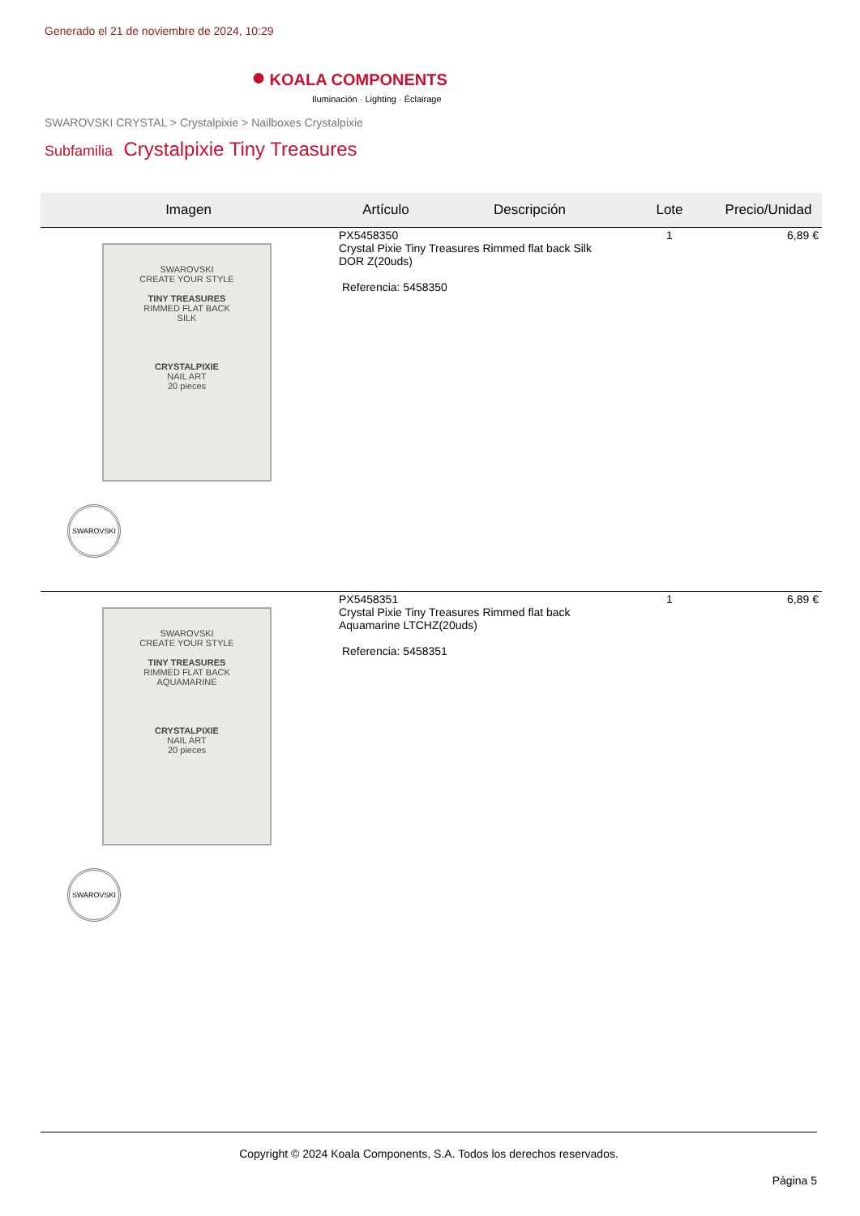Generado el 21 de noviembre de 2024, 10:29
● KOALA COMPONENTS
Iluminación · Lighting · Éclairage
SWAROVSKI CRYSTAL > Crystalpixie > Nailboxes Crystalpixie
Subfamilia Crystalpixie Tiny Treasures
| Imagen | Artículo | Descripción | Lote | Precio/Unidad |
| --- | --- | --- | --- | --- |
| SWAROVSKI CREATE YOUR STYLE TINY TREASURES RIMMED FLAT BACK SILK CRYSTALPIXIE NAIL ART 20 pieces SWAROVSKI | PX5458350 Crystal Pixie Tiny Treasures Rimmed flat back Silk DOR Z(20uds) Referencia: 5458350 | | 1 | 6,89 € |
| SWAROVSKI CREATE YOUR STYLE TINY TREASURES RIMMED FLAT BACK AQUAMARINE CRYSTALPIXIE NAIL ART 20 pieces SWAROVSKI | PX5458351 Crystal Pixie Tiny Treasures Rimmed flat back Aquamarine LTCHZ(20uds) Referencia: 5458351 | | 1 | 6,89 € |
Copyright © 2024 Koala Components, S.A. Todos los derechos reservados.
Página 5